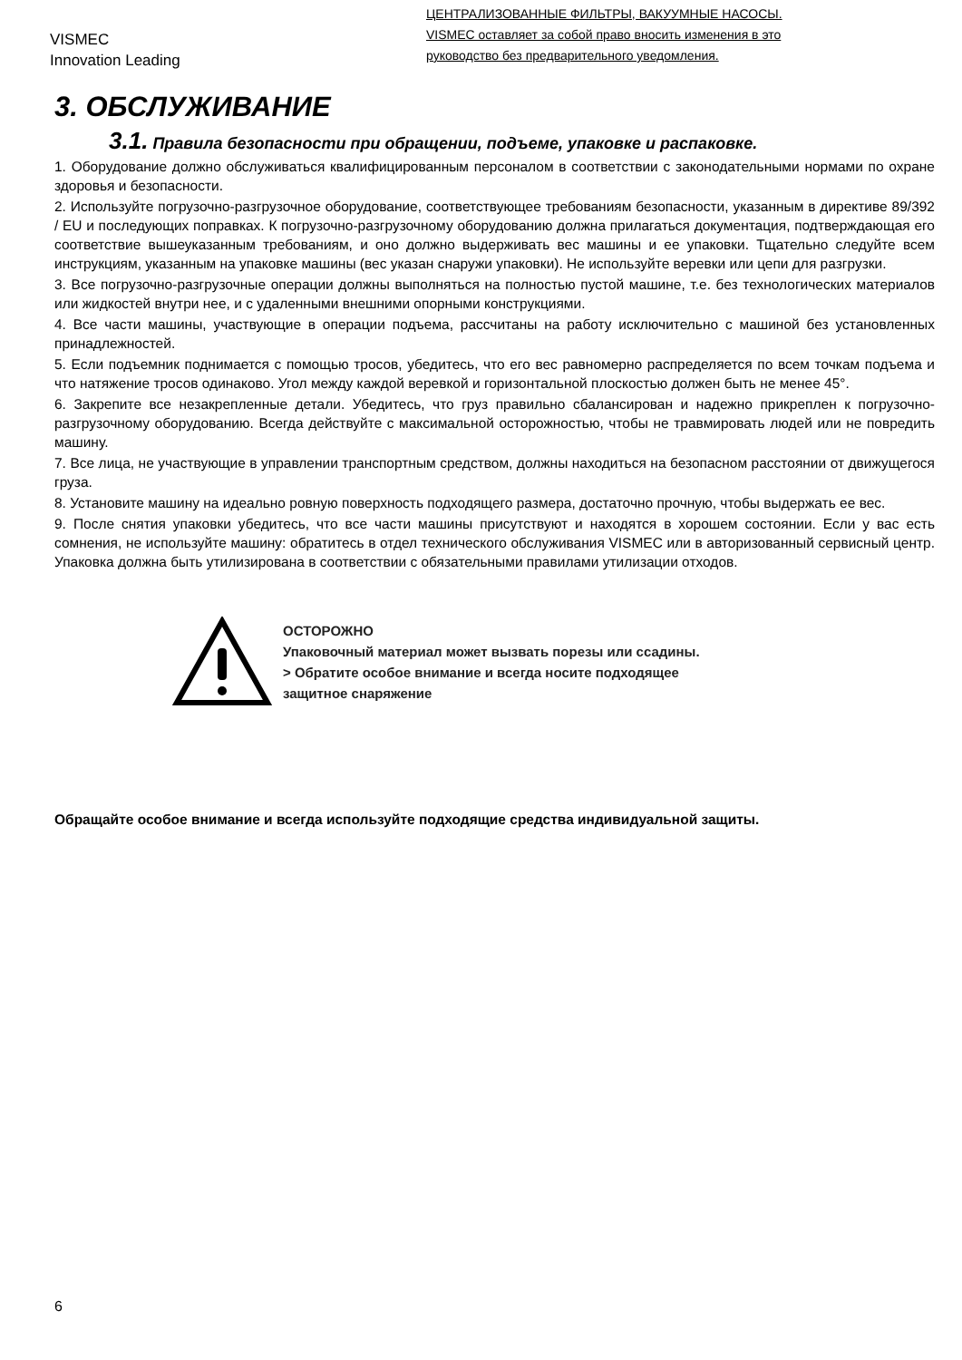VISMEC
Innovation Leading
ЦЕНТРАЛИЗОВАННЫЕ ФИЛЬТРЫ, ВАКУУМНЫЕ НАСОСЫ.
VISMEC оставляет за собой право вносить изменения в это
руководство без предварительного уведомления.
3. ОБСЛУЖИВАНИЕ
3.1. Правила безопасности при обращении, подъеме, упаковке и распаковке.
1. Оборудование должно обслуживаться квалифицированным персоналом в соответствии с законодательными нормами по охране здоровья и безопасности.
2. Используйте погрузочно-разгрузочное оборудование, соответствующее требованиям безопасности, указанным в директиве 89/392 / EU и последующих поправках. К погрузочно-разгрузочному оборудованию должна прилагаться документация, подтверждающая его соответствие вышеуказанным требованиям, и оно должно выдерживать вес машины и ее упаковки. Тщательно следуйте всем инструкциям, указанным на упаковке машины (вес указан снаружи упаковки). Не используйте веревки или цепи для разгрузки.
3. Все погрузочно-разгрузочные операции должны выполняться на полностью пустой машине, т.е. без технологических материалов или жидкостей внутри нее, и с удаленными внешними опорными конструкциями.
4. Все части машины, участвующие в операции подъема, рассчитаны на работу исключительно с машиной без установленных принадлежностей.
5. Если подъемник поднимается с помощью тросов, убедитесь, что его вес равномерно распределяется по всем точкам подъема и что натяжение тросов одинаково. Угол между каждой веревкой и горизонтальной плоскостью должен быть не менее 45°.
6. Закрепите все незакрепленные детали. Убедитесь, что груз правильно сбалансирован и надежно прикреплен к погрузочно-разгрузочному оборудованию. Всегда действуйте с максимальной осторожностью, чтобы не травмировать людей или не повредить машину.
7. Все лица, не участвующие в управлении транспортным средством, должны находиться на безопасном расстоянии от движущегося груза.
8. Установите машину на идеально ровную поверхность подходящего размера, достаточно прочную, чтобы выдержать ее вес.
9. После снятия упаковки убедитесь, что все части машины присутствуют и находятся в хорошем состоянии. Если у вас есть сомнения, не используйте машину: обратитесь в отдел технического обслуживания VISMEC или в авторизованный сервисный центр. Упаковка должна быть утилизирована в соответствии с обязательными правилами утилизации отходов.
ОСТОРОЖНО
Упаковочный материал может вызвать порезы или ссадины.
> Обратите особое внимание и всегда носите подходящее
защитное снаряжение
Обращайте особое внимание и всегда используйте подходящие средства индивидуальной защиты.
6